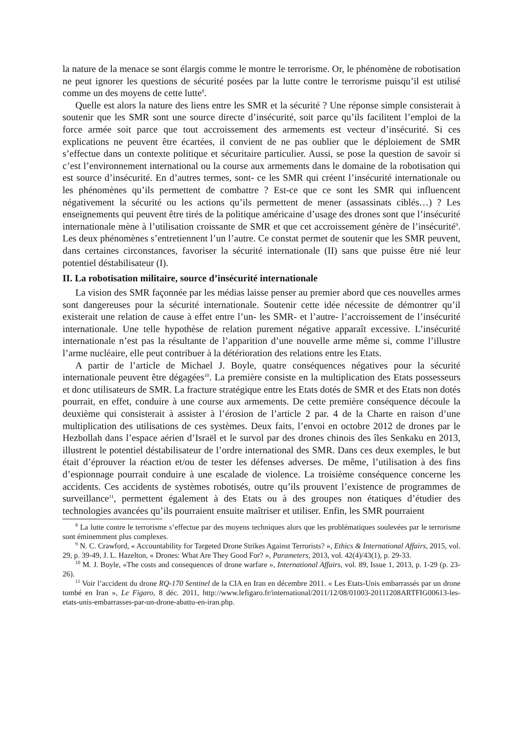la nature de la menace se sont élargis comme le montre le terrorisme. Or, le phénomène de robotisation ne peut ignorer les questions de sécurité posées par la lutte contre le terrorisme puisqu’il est utilisé comme un des moyens de cette lutte<sup>8</sup>.
Quelle est alors la nature des liens entre les SMR et la sécurité ? Une réponse simple consisterait à soutenir que les SMR sont une source directe d’insécurité, soit parce qu’ils facilitent l’emploi de la force armée soit parce que tout accroissement des armements est vecteur d’insécurité. Si ces explications ne peuvent être écartées, il convient de ne pas oublier que le déploiement de SMR s’effectue dans un contexte politique et sécuritaire particulier. Aussi, se pose la question de savoir si c’est l’environnement international ou la course aux armements dans le domaine de la robotisation qui est source d’insécurité. En d’autres termes, sont- ce les SMR qui créent l’insécurité internationale ou les phénomènes qu’ils permettent de combattre ? Est-ce que ce sont les SMR qui influencent négativement la sécurité ou les actions qu’ils permettent de mener (assassinats ciblés…) ? Les enseignements qui peuvent être tirés de la politique américaine d’usage des drones sont que l’insécurité internationale mène à l’utilisation croissante de SMR et que cet accroissement génère de l’insécurité<sup>9</sup>. Les deux phénomènes s’entretiennent l’un l’autre. Ce constat permet de soutenir que les SMR peuvent, dans certaines circonstances, favoriser la sécurité internationale (II) sans que puisse être nié leur potentiel déstabilisateur (I).
II. La robotisation militaire, source d’insécurité internationale
La vision des SMR façonnée par les médias laisse penser au premier abord que ces nouvelles armes sont dangereuses pour la sécurité internationale. Soutenir cette idée nécessite de démontrer qu’il existerait une relation de cause à effet entre l’un- les SMR- et l’autre- l’accroissement de l’insécurité internationale. Une telle hypothèse de relation purement négative apparaît excessive. L’insécurité internationale n’est pas la résultante de l’apparition d’une nouvelle arme même si, comme l’illustre l’arme nucléaire, elle peut contribuer à la détérioration des relations entre les Etats.
A partir de l’article de Michael J. Boyle, quatre conséquences négatives pour la sécurité internationale peuvent être dégagées<sup>10</sup>. La première consiste en la multiplication des Etats possesseurs et donc utilisateurs de SMR. La fracture stratégique entre les Etats dotés de SMR et des Etats non dotés pourrait, en effet, conduire à une course aux armements. De cette première conséquence découle la deuxième qui consisterait à assister à l’érosion de l’article 2 par. 4 de la Charte en raison d’une multiplication des utilisations de ces systèmes. Deux faits, l’envoi en octobre 2012 de drones par le Hezbollah dans l’espace aérien d’Israël et le survol par des drones chinois des îles Senkaku en 2013, illustrent le potentiel déstabilisateur de l’ordre international des SMR. Dans ces deux exemples, le but était d’éprouver la réaction et/ou de tester les défenses adverses. De même, l’utilisation à des fins d’espionnage pourrait conduire à une escalade de violence. La troisième conséquence concerne les accidents. Ces accidents de systèmes robotisés, outre qu’ils prouvent l’existence de programmes de surveillance<sup>11</sup>, permettent également à des Etats ou à des groupes non étatiques d’étudier des technologies avancées qu’ils pourraient ensuite maîtriser et utiliser. Enfin, les SMR pourraient
<sup>8</sup> La lutte contre le terrorisme s’effectue par des moyens techniques alors que les problématiques soulevées par le terrorisme sont éminemment plus complexes.
<sup>9</sup> N. C. Crawford, « Accountability for Targeted Drone Strikes Against Terrorists? », Ethics & International Affairs, 2015, vol. 29, p. 39-49, J. L. Hazelton, « Drones: What Are They Good For? », Parameters, 2013, vol. 42(4)/43(1), p. 29-33.
<sup>10</sup> M. J. Boyle, «The costs and consequences of drone warfare », International Affairs, vol. 89, Issue 1, 2013, p. 1-29 (p. 23-26).
<sup>11</sup> Voir l’accident du drone RQ-170 Sentinel de la CIA en Iran en décembre 2011. « Les Etats-Unis embarrassés par un drone tombé en Iran », Le Figaro, 8 déc. 2011, http://www.lefigaro.fr/international/2011/12/08/01003-20111208ARTFIG00613-les-etats-unis-embarrasses-par-un-drone-abattu-en-iran.php.